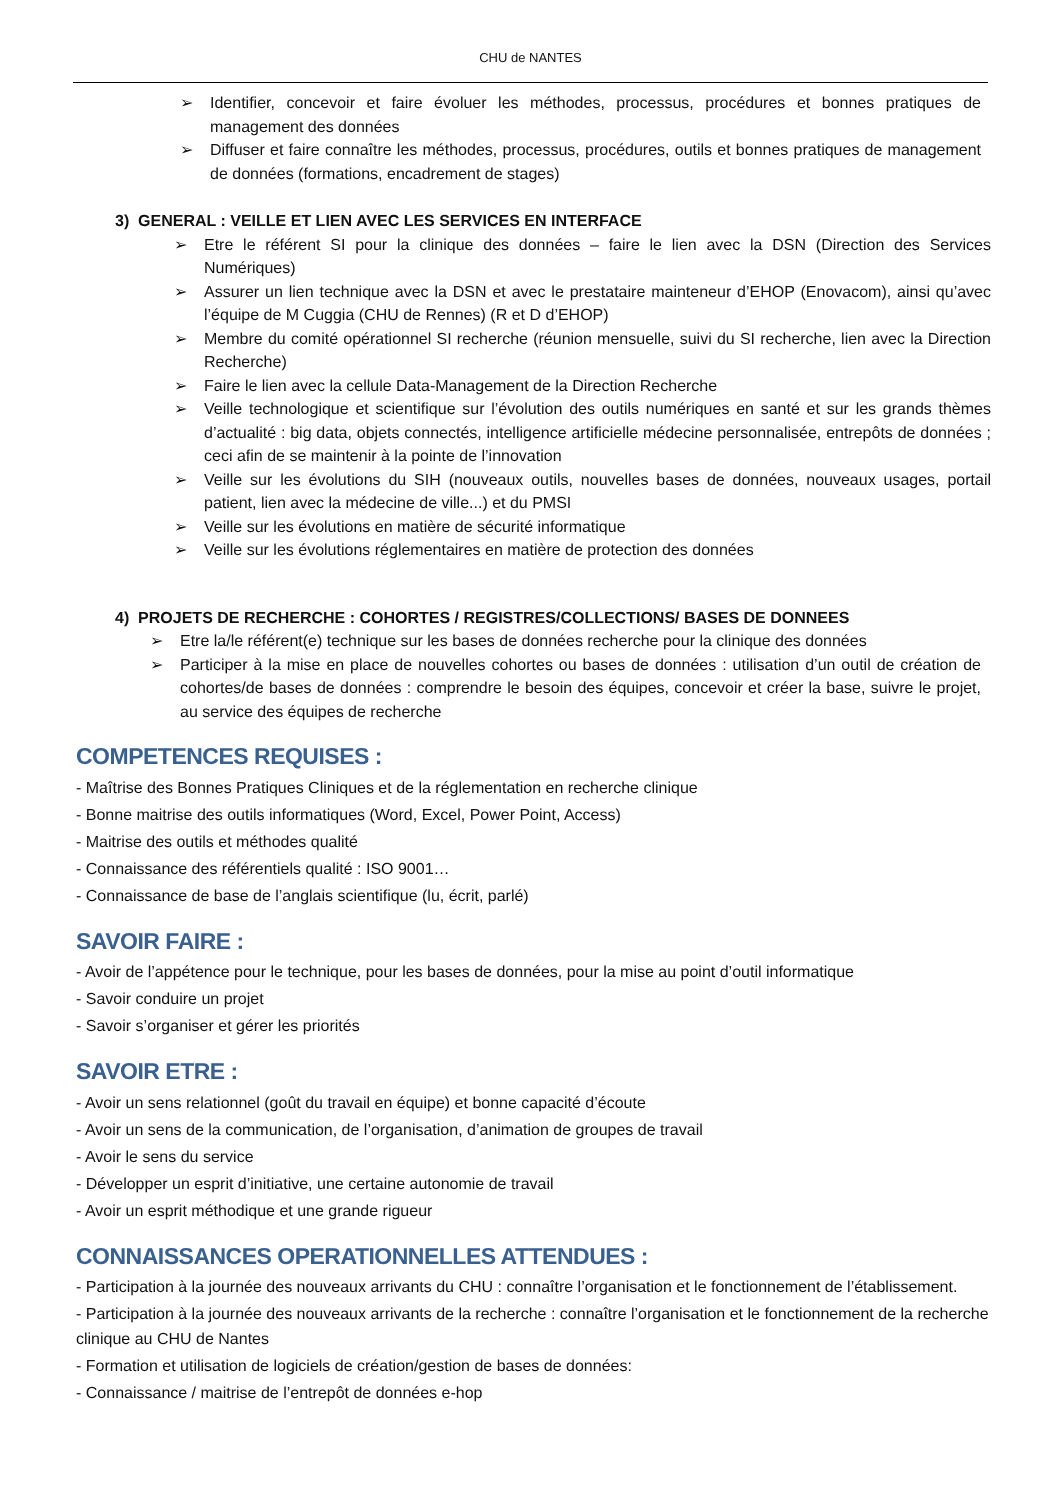CHU de NANTES
➢ Identifier, concevoir et faire évoluer les méthodes, processus, procédures et bonnes pratiques de management des données
➢ Diffuser et faire connaître les méthodes, processus, procédures, outils et bonnes pratiques de management de données (formations, encadrement de stages)
3) GENERAL : VEILLE ET LIEN AVEC LES SERVICES EN INTERFACE
➢ Etre le référent SI pour la clinique des données – faire le lien avec la DSN (Direction des Services Numériques)
➢ Assurer un lien technique avec la DSN et avec le prestataire mainteneur d’EHOP (Enovacom), ainsi qu’avec l’équipe de M Cuggia (CHU de Rennes) (R et D d’EHOP)
➢ Membre du comité opérationnel SI recherche (réunion mensuelle, suivi du SI recherche, lien avec la Direction Recherche)
➢ Faire le lien avec la cellule Data-Management de la Direction Recherche
➢ Veille technologique et scientifique sur l’évolution des outils numériques en santé et sur les grands thèmes d’actualité : big data, objets connectés, intelligence artificielle médecine personnalisée, entrepôts de données ; ceci afin de se maintenir à la pointe de l’innovation
➢ Veille sur les évolutions du SIH (nouveaux outils, nouvelles bases de données, nouveaux usages, portail patient, lien avec la médecine de ville...) et du PMSI
➢ Veille sur les évolutions en matière de sécurité informatique
➢ Veille sur les évolutions réglementaires en matière de protection des données
4) PROJETS DE RECHERCHE : COHORTES / REGISTRES/COLLECTIONS/ BASES DE DONNEES
➢ Etre la/le référent(e) technique sur les bases de données recherche pour la clinique des données
➢ Participer à la mise en place de nouvelles cohortes ou bases de données : utilisation d’un outil de création de cohortes/de bases de données : comprendre le besoin des équipes, concevoir et créer la base, suivre le projet, au service des équipes de recherche
COMPETENCES REQUISES :
- Maîtrise des Bonnes Pratiques Cliniques et de la réglementation en recherche clinique
- Bonne maitrise des outils informatiques (Word, Excel, Power Point, Access)
- Maitrise des outils et méthodes qualité
- Connaissance des référentiels qualité : ISO 9001…
- Connaissance de base de l’anglais scientifique (lu, écrit, parlé)
SAVOIR FAIRE :
- Avoir de l’appétence pour le technique, pour les bases de données, pour la mise au point d’outil informatique
- Savoir conduire un projet
- Savoir s’organiser et gérer les priorités
SAVOIR ETRE :
- Avoir un sens relationnel (goût du travail en équipe) et bonne capacité d’écoute
- Avoir un sens de la communication, de l’organisation, d’animation de groupes de travail
- Avoir le sens du service
- Développer un esprit d’initiative, une certaine autonomie de travail
- Avoir un esprit méthodique et une grande rigueur
CONNAISSANCES OPERATIONNELLES ATTENDUES :
- Participation à la journée des nouveaux arrivants du CHU : connaître l’organisation et le fonctionnement de l’établissement.
- Participation à la journée des nouveaux arrivants de la recherche : connaître l’organisation et le fonctionnement de la recherche clinique au CHU de Nantes
- Formation et utilisation de logiciels de création/gestion de bases de données:
- Connaissance / maitrise de l’entrepôt de données e-hop